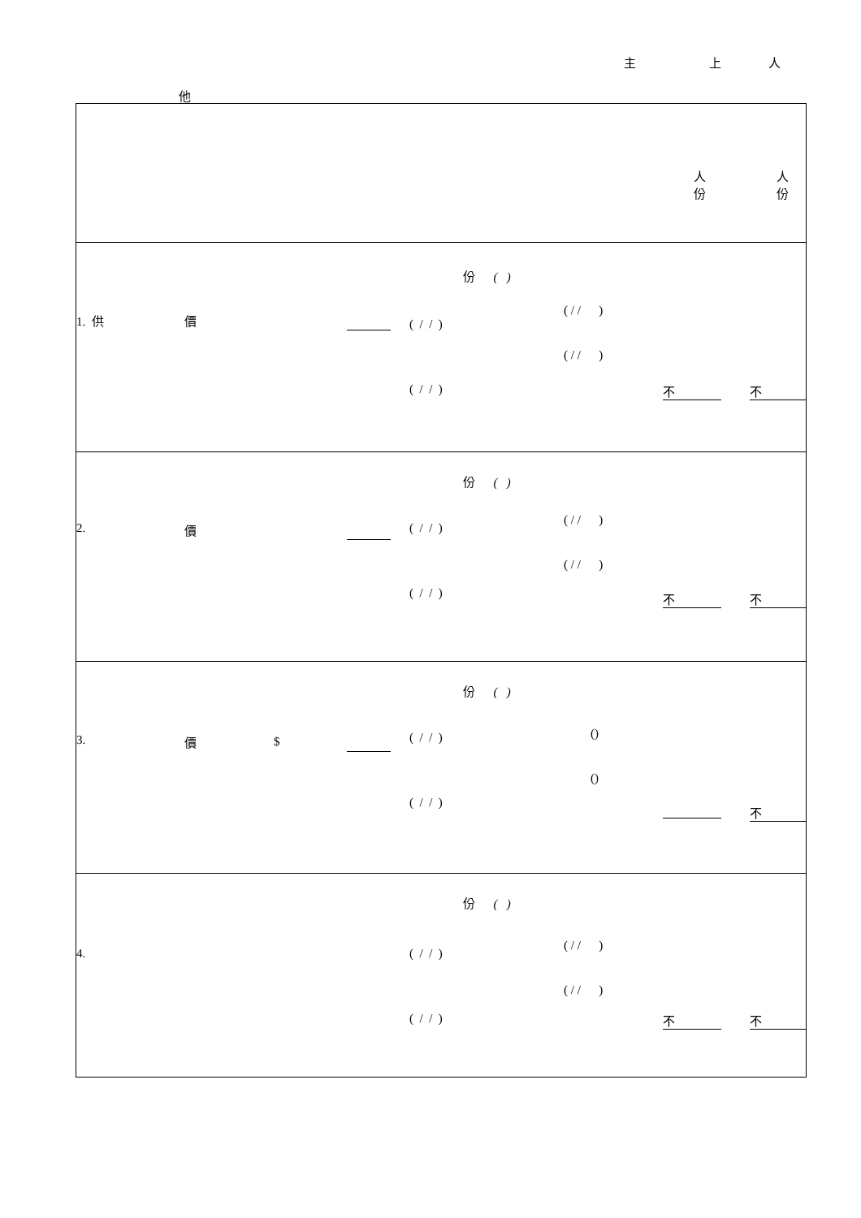主 上 人
他
| 人 份 人 份 |
| 份 ( ) 1. 供 價 ( / / ) ( / / ) ( / / ) ( / / ) 不 不 |
| 份 ( ) 2. 價 ( / / ) ( / / ) ( / / ) ( / / ) 不 不 |
| 份 ( ) 3. 價 $ ( / / ) () () ( / / ) 不 |
| 份 ( ) 4. ( / / ) ( / / ) ( / / ) ( / / ) 不 不 |